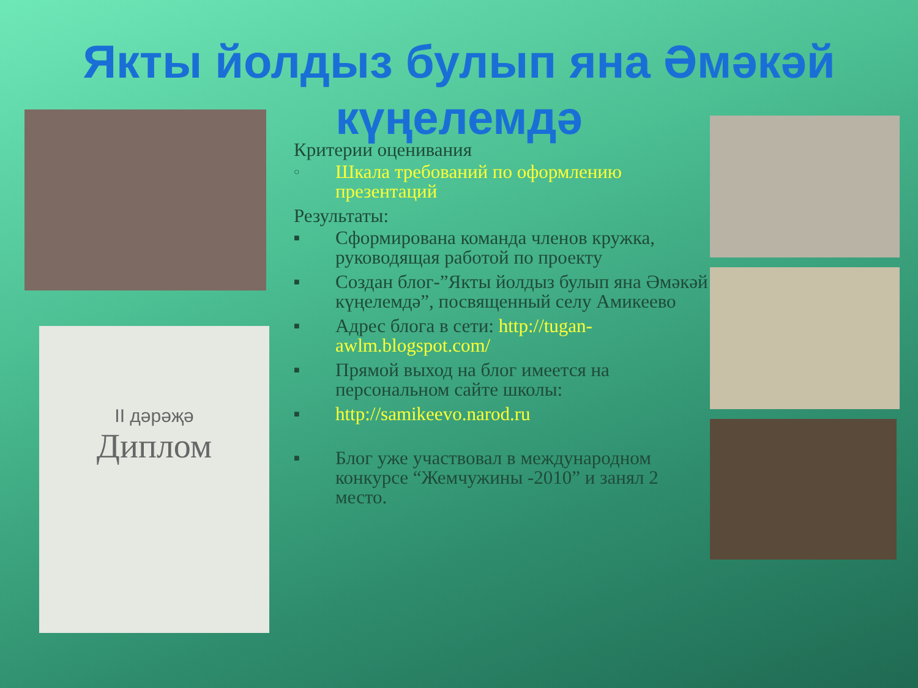Якты йолдыз булып яна Әмәкәй күңелемдә
II дәрәҗә
Диплом
Критерии оценивания
○ Шкала требований по оформлению презентаций
Результаты:
■ Сформирована команда членов кружка, руководящая работой по проекту
■ Создан блог-”Якты йолдыз булып яна Әмәкәй күңелемдә”, посвященный селу Амикеево
■ Адрес блога в сети: http://tugan-awlm.blogspot.com/
■ Прямой выход на блог имеется на персональном сайте школы:
■ http://samikeevo.narod.ru
■ Блог уже участвовал в международном конкурсе “Жемчужины -2010” и занял 2 место.